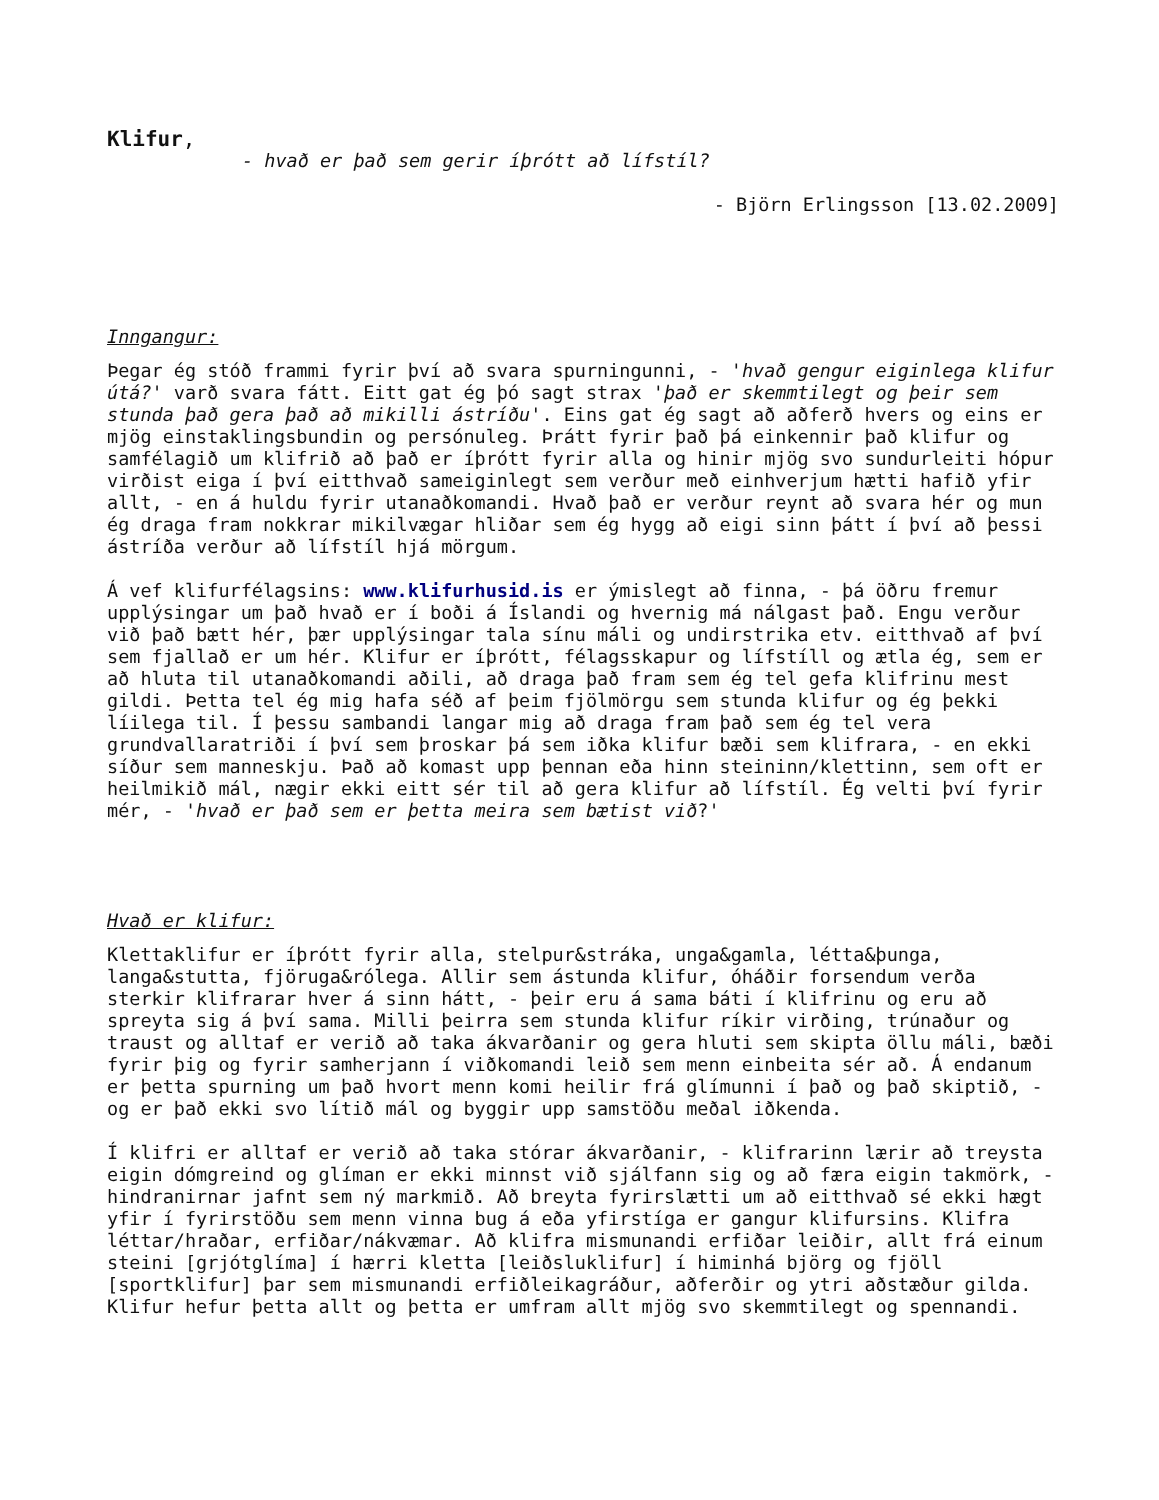Klifur,
- hvað er það sem gerir íþrótt að lífstíl?
- Björn Erlingsson [13.02.2009]
Inngangur:
Þegar ég stóð frammi fyrir því að svara spurningunni, - 'hvað gengur eiginlega klifur útá?' varð svara fátt. Eitt gat ég þó sagt strax 'það er skemmtilegt og þeir sem stunda það gera það að mikilli ástríðu'. Eins gat ég sagt að aðferð hvers og eins er mjög einstaklingsbundin og persónuleg. Þrátt fyrir það þá einkennir það klifur og samfélagið um klifrið að það er íþrótt fyrir alla og hinir mjög svo sundurleiti hópur virðist eiga í því eitthvað sameiginlegt sem verður með einhverjum hætti hafið yfir allt, - en á huldu fyrir utanaðkomandi. Hvað það er verður reynt að svara hér og mun ég draga fram nokkrar mikilvægar hliðar sem ég hygg að eigi sinn þátt í því að þessi ástríða verður að lífstíl hjá mörgum.
Á vef klifurfélagsins: www.klifurhusid.is er ýmislegt að finna, - þá öðru fremur upplýsingar um það hvað er í boði á Íslandi og hvernig má nálgast það. Engu verður við það bætt hér, þær upplýsingar tala sínu máli og undirstrika etv. eitthvað af því sem fjallað er um hér. Klifur er íþrótt, félagsskapur og lífstíll og ætla ég, sem er að hluta til utanaðkomandi aðili, að draga það fram sem ég tel gefa klifrinu mest gildi. Þetta tel ég mig hafa séð af þeim fjölmörgu sem stunda klifur og ég þekki líilega til. Í þessu sambandi langar mig að draga fram það sem ég tel vera grundvallaratriði í því sem þroskar þá sem iðka klifur bæði sem klifrara, - en ekki síður sem manneskju. Það að komast upp þennan eða hinn steininn/klettinn, sem oft er heilmikið mál, nægir ekki eitt sér til að gera klifur að lífstíl. Ég velti því fyrir mér, - 'hvað er það sem er þetta meira sem bætist við?'
Hvað er klifur:
Klettaklifur er íþrótt fyrir alla, stelpur&stráka, unga&gamla, létta&þunga, langa&stutta, fjöruga&rólega. Allir sem ástunda klifur, óháðir forsendum verða sterkir klifrarar hver á sinn hátt, - þeir eru á sama báti í klifrinu og eru að spreyta sig á því sama. Milli þeirra sem stunda klifur ríkir virðing, trúnaður og traust og alltaf er verið að taka ákvarðanir og gera hluti sem skipta öllu máli, bæði fyrir þig og fyrir samherjann í viðkomandi leið sem menn einbeita sér að. Á endanum er þetta spurning um það hvort menn komi heilir frá glímunni í það og það skiptið, - og er það ekki svo lítið mál og byggir upp samstöðu meðal iðkenda.
Í klifri er alltaf er verið að taka stórar ákvarðanir, - klifrarinn lærir að treysta eigin dómgreind og glíman er ekki minnst við sjálfann sig og að færa eigin takmörk, - hindranirnar jafnt sem ný markmið. Að breyta fyrirslætti um að eitthvað sé ekki hægt yfir í fyrirstöðu sem menn vinna bug á eða yfirstíga er gangur klifursins. Klifra léttar/hraðar, erfiðar/nákvæmar. Að klifra mismunandi erfiðar leiðir, allt frá einum steini [grjótglíma] í hærri kletta [leiðsluklifur] í himinhá björg og fjöll [sportklifur] þar sem mismunandi erfiðleikagráður, aðferðir og ytri aðstæður gilda. Klifur hefur þetta allt og þetta er umfram allt mjög svo skemmtilegt og spennandi.